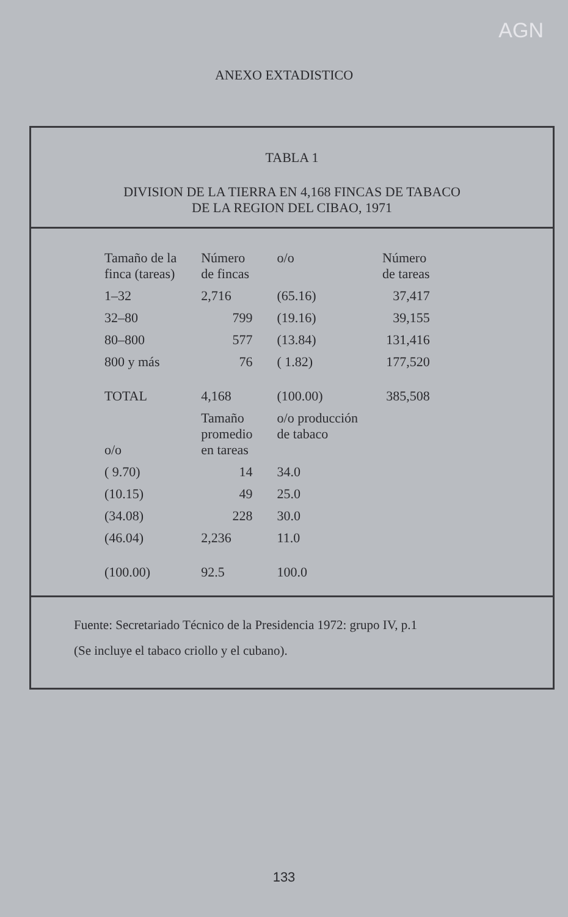AGN
ANEXO EXTADISTICO
TABLA 1
DIVISION DE LA TIERRA EN 4,168 FINCAS DE TABACO
DE LA REGION DEL CIBAO, 1971
| Tamaño de la finca (tareas) | Número de fincas | o/o | Número de tareas |
| --- | --- | --- | --- |
| 1–32 | 2,716 | (65.16) | 37,417 |
| 32–80 | 799 | (19.16) | 39,155 |
| 80–800 | 577 | (13.84) | 131,416 |
| 800 y más | 76 | ( 1.82) | 177,520 |
| TOTAL | 4,168 | (100.00) | 385,508 |
| o/o | Tamaño promedio en tareas | o/o producción de tabaco | |
| ( 9.70) | 14 | 34.0 | |
| (10.15) | 49 | 25.0 | |
| (34.08) | 228 | 30.0 | |
| (46.04) | 2,236 | 11.0 | |
| (100.00) | 92.5 | 100.0 | |
Fuente: Secretariado Técnico de la Presidencia 1972: grupo IV, p.1
(Se incluye el tabaco criollo y el cubano).
133